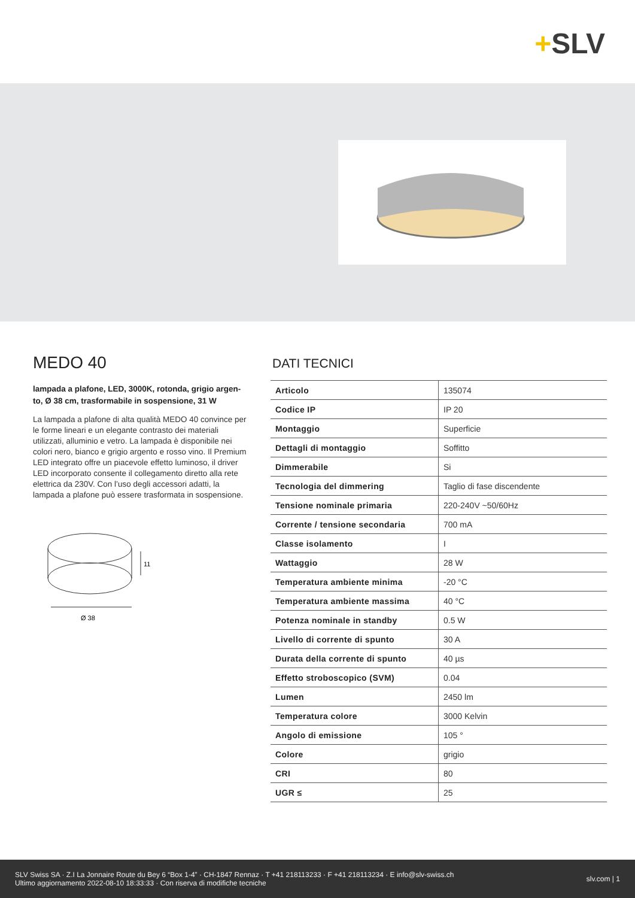+SLV
MEDO 40
lampada a plafone, LED, 3000K, rotonda, grigio argen-to, Ø 38 cm, trasformabile in sospensione, 31 W
La lampada a plafone di alta qualità MEDO 40 convince per le forme lineari e un elegante contrasto dei materiali utilizzati, alluminio e vetro. La lampada è disponibile nei colori nero, bianco e grigio argento e rosso vino. Il Premium LED integrato offre un piacevole effetto luminoso, il driver LED incorporato consente il collegamento diretto alla rete elettrica da 230V. Con l’uso degli accessori adatti, la lampada a plafone può essere trasformata in sospensione.
11
Ø 38
DATI TECNICI
| Articolo | 135074 |
| Codice IP | IP 20 |
| Montaggio | Superficie |
| Dettagli di montaggio | Soffitto |
| Dimmerabile | Si |
| Tecnologia del dimmering | Taglio di fase discendente |
| Tensione nominale primaria | 220-240V ~50/60Hz |
| Corrente / tensione secondaria | 700 mA |
| Classe isolamento | I |
| Wattaggio | 28 W |
| Temperatura ambiente minima | -20 °C |
| Temperatura ambiente massima | 40 °C |
| Potenza nominale in standby | 0.5 W |
| Livello di corrente di spunto | 30 A |
| Durata della corrente di spunto | 40 µs |
| Effetto stroboscopico (SVM) | 0.04 |
| Lumen | 2450 lm |
| Temperatura colore | 3000 Kelvin |
| Angolo di emissione | 105 ° |
| Colore | grigio |
| CRI | 80 |
| UGR ≤ | 25 |
SLV Swiss SA · Z.I La Jonnaire Route du Bey 6 “Box 1-4” · CH-1847 Rennaz · T +41 218113233 · F +41 218113234 · E info@slv-swiss.ch
Ultimo aggiornamento 2022-08-10 18:33:33 · Con riserva di modifiche tecniche
slv.com | 1